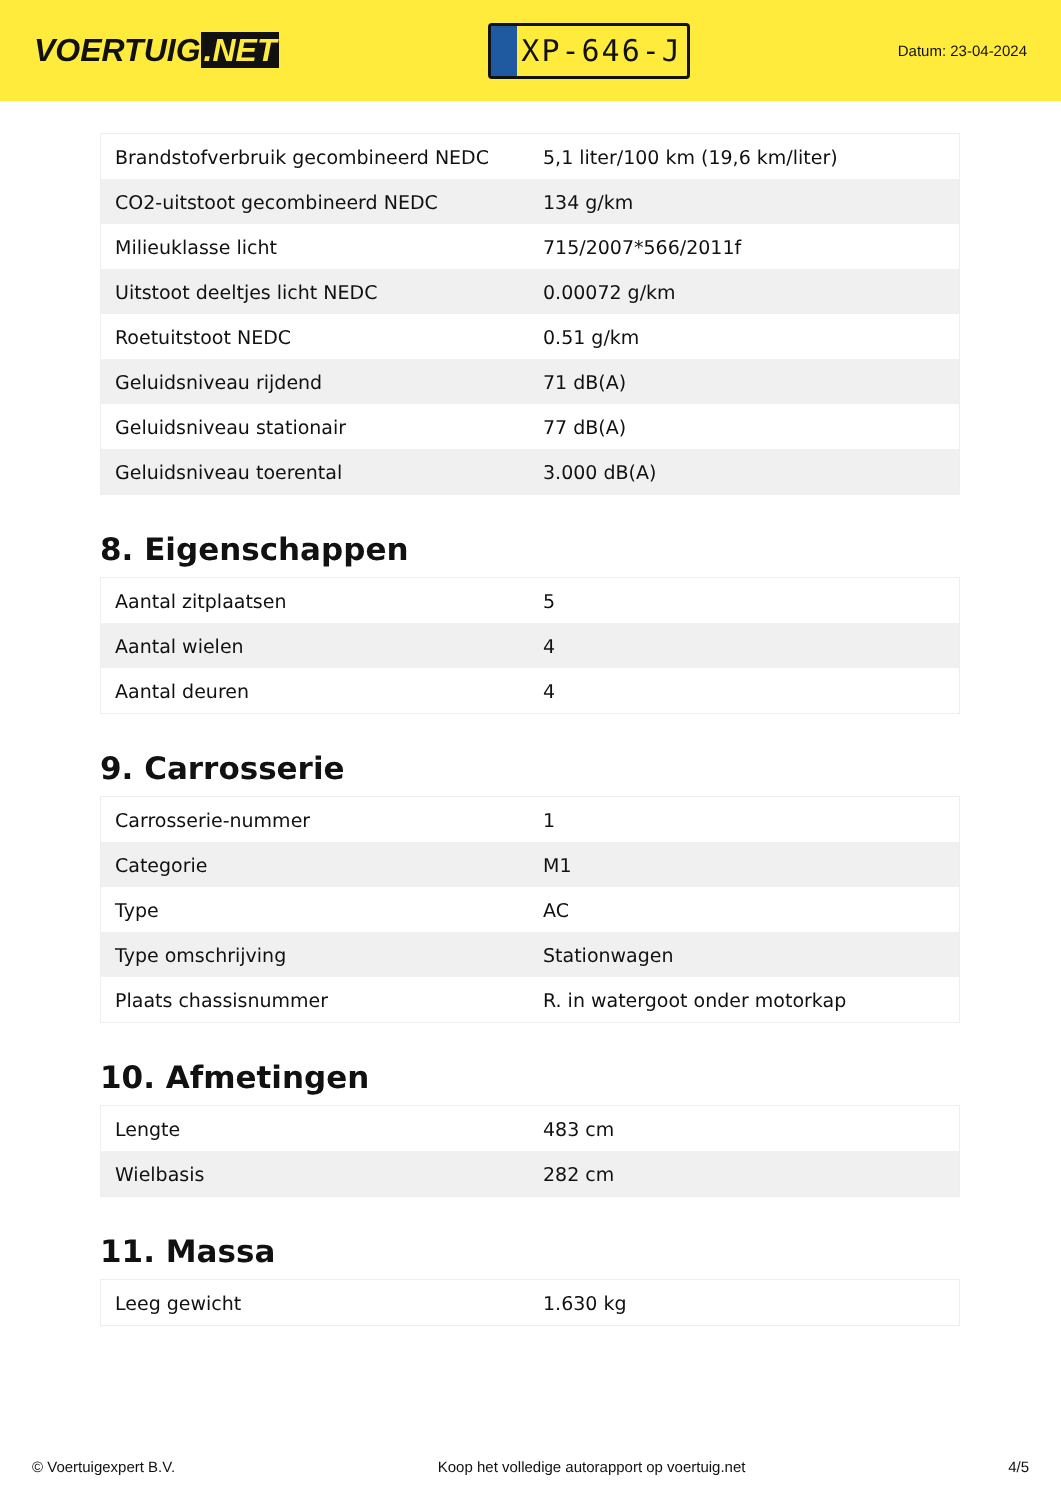VOERTUIG.NET
XP-646-J
Datum: 23-04-2024
| Brandstofverbruik gecombineerd NEDC | 5,1 liter/100 km (19,6 km/liter) |
| CO2-uitstoot gecombineerd NEDC | 134 g/km |
| Milieuklasse licht | 715/2007*566/2011f |
| Uitstoot deeltjes licht NEDC | 0.00072 g/km |
| Roetuitstoot NEDC | 0.51 g/km |
| Geluidsniveau rijdend | 71 dB(A) |
| Geluidsniveau stationair | 77 dB(A) |
| Geluidsniveau toerental | 3.000 dB(A) |
8. Eigenschappen
| Aantal zitplaatsen | 5 |
| Aantal wielen | 4 |
| Aantal deuren | 4 |
9. Carrosserie
| Carrosserie-nummer | 1 |
| Categorie | M1 |
| Type | AC |
| Type omschrijving | Stationwagen |
| Plaats chassisnummer | R. in watergoot onder motorkap |
10. Afmetingen
| Lengte | 483 cm |
| Wielbasis | 282 cm |
11. Massa
| Leeg gewicht | 1.630 kg |
© Voertuigexpert B.V. Koop het volledige autorapport op voertuig.net 4/5